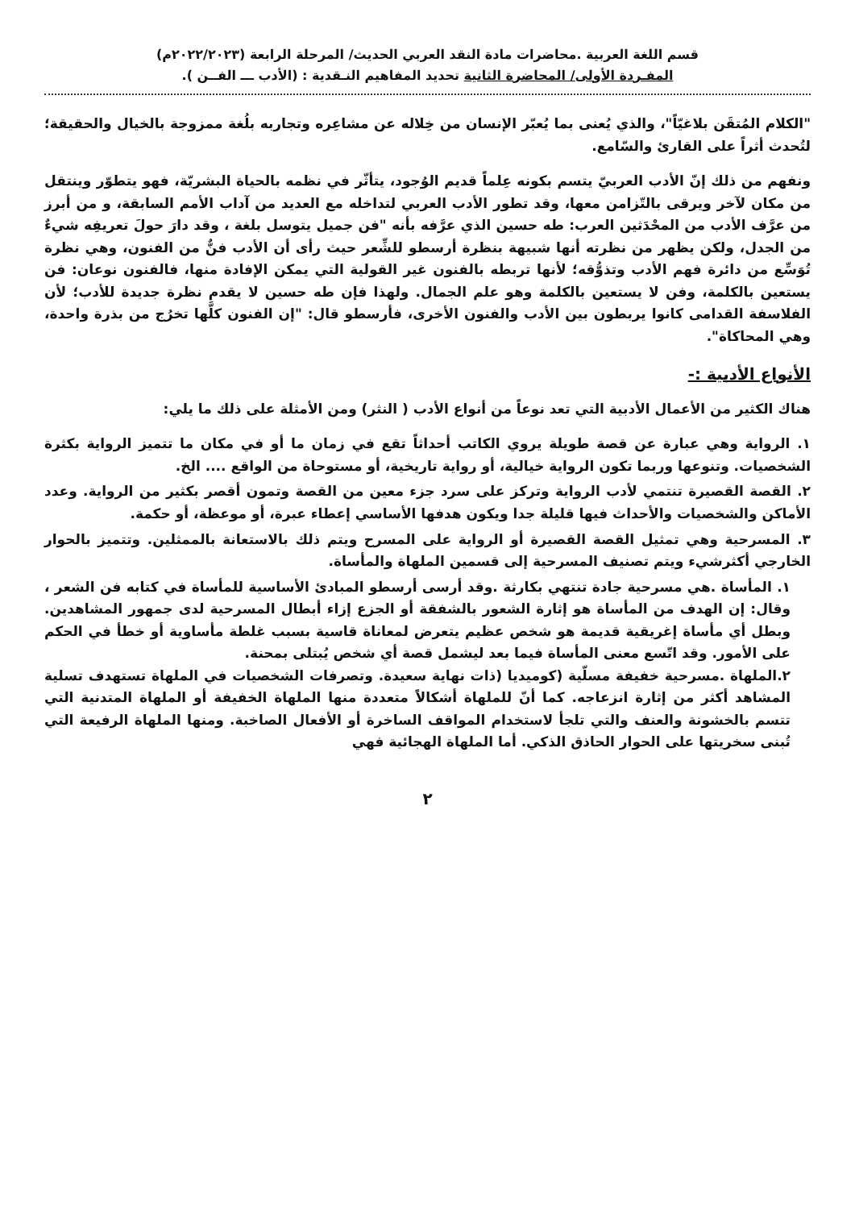قسم اللغة العربية .محاضرات مادة النقد العربي الحديث/ المرحلة الرابعة (٢٠٢٢/٢٠٢٣م)
المفـردة الأولى/ المحاضرة الثانية تحديد المفاهيم النـقدية : (الأدب ـــ الفــن ).
"الكلام المُتقَن بلاغيّاً"، والذي يُعنى بما يُعبّر الإنسان من خِلاله عن مشاعِره وتجاربه بلُغة ممزوجة بالخيال والحقيقة؛ لتُحدث أثراً على القارئ والسّامع.
ونفهم من ذلك إنّ الأدب العربيّ يتسم بكونه عِلماً قديم الوُجود، يتأثّر في نظمه بالحياة البشريّة، فهو يتطوّر وينتقل من مكان لآخر ويرقى بالتّزامن معها، وقد تطور الأدب العربي لتداخله مع العديد من آداب الأمم السابقة، و من أبرز من عرَّف الأدب من المحْدَثين العرب: طه حسين الذي عرَّفه بأنه "فن جميل يتوسل بلغة ، وقد دارَ حولَ تعريفِه شيءٌ من الجدل، ولكن يظهر من نظرته أنها شبيهة بنظرة أرسطو للشِّعر حيث رأى أن الأدب فنٌّ من الفنون، وهي نظرة تُوَسِّع من دائرة فهم الأدب وتذوُّقه؛ لأنها تربطه بالفنون غير القولية التي يمكن الإفادة منها، فالفنون نوعان: فن يستعين بالكلمة، وفن لا يستعين بالكلمة وهو علم الجمال. ولهذا فإن طه حسين لا يقدم نظرة جديدة للأدب؛ لأن الفلاسفة القدامى كانوا يربطون بين الأدب والفنون الأخرى، فأرسطو قال: "إن الفنون كلَّها تخرُج من بذرة واحدة، وهي المحاكاة".
الأنواع الأدبية :-
هناك الكثير من الأعمال الأدبية التي تعد نوعاً من أنواع الأدب ( النثر) ومن الأمثلة على ذلك ما يلي:
١. الرواية وهي عبارة عن قصة طويلة يروي الكاتب أحداثاً تقع في زمان ما أو في مكان ما تتميز الرواية بكثرة الشخصيات. وتنوعها وربما تكون الرواية خيالية، أو رواية تاريخية، أو مستوحاة من الواقع .... الخ.
٢. القصة القصيرة تنتمي لأدب الرواية وتركز على سرد جزء معين من القصة وتمون أقصر بكثير من الرواية. وعدد الأماكن والشخصيات والأحداث فيها قليلة جدا ويكون هدفها الأساسي إعطاء عبرة، أو موعظة، أو حكمة.
٣. المسرحية وهي تمثيل القصة القصيرة أو الرواية على المسرح ويتم ذلك بالاستعانة بالممثلين. وتتميز بالحوار الخارجي أكثرشيء ويتم تصنيف المسرحية إلى قسمين الملهاة والمأساة.
١. المأساة .هي مسرحية جادة تنتهي بكارثة .وقد أرسى أرسطو المبادئ الأساسية للمأساة في كتابه فن الشعر ، وقال: إن الهدف من المأساة هو إثارة الشعور بالشفقة أو الجزع إزاء أبطال المسرحية لدى جمهور المشاهدين. وبطل أي مأساة إغريقية قديمة هو شخص عظيم يتعرض لمعاناة قاسية بسبب غلطة مأساوية أو خطأ في الحكم على الأمور. وقد اتّسع معنى المأساة فيما بعد ليشمل قصة أي شخص يُبتلى بمحنة.
٢.الملهاة .مسرحية خفيفة مسلّية (كوميديا (ذات نهاية سعيدة. وتصرفات الشخصيات في الملهاة تستهدف تسلية المشاهد أكثر من إثارة انزعاجه. كما أنّ للملهاة أشكالاً متعددة منها الملهاة الخفيفة أو الملهاة المتدنية التي تتسم بالخشونة والعنف والتي تلجأ لاستخدام المواقف الساخرة أو الأفعال الصاخبة. ومنها الملهاة الرفيعة التي تُبنى سخريتها على الحوار الحاذق الذكي. أما الملهاة الهجائية فهي
٢